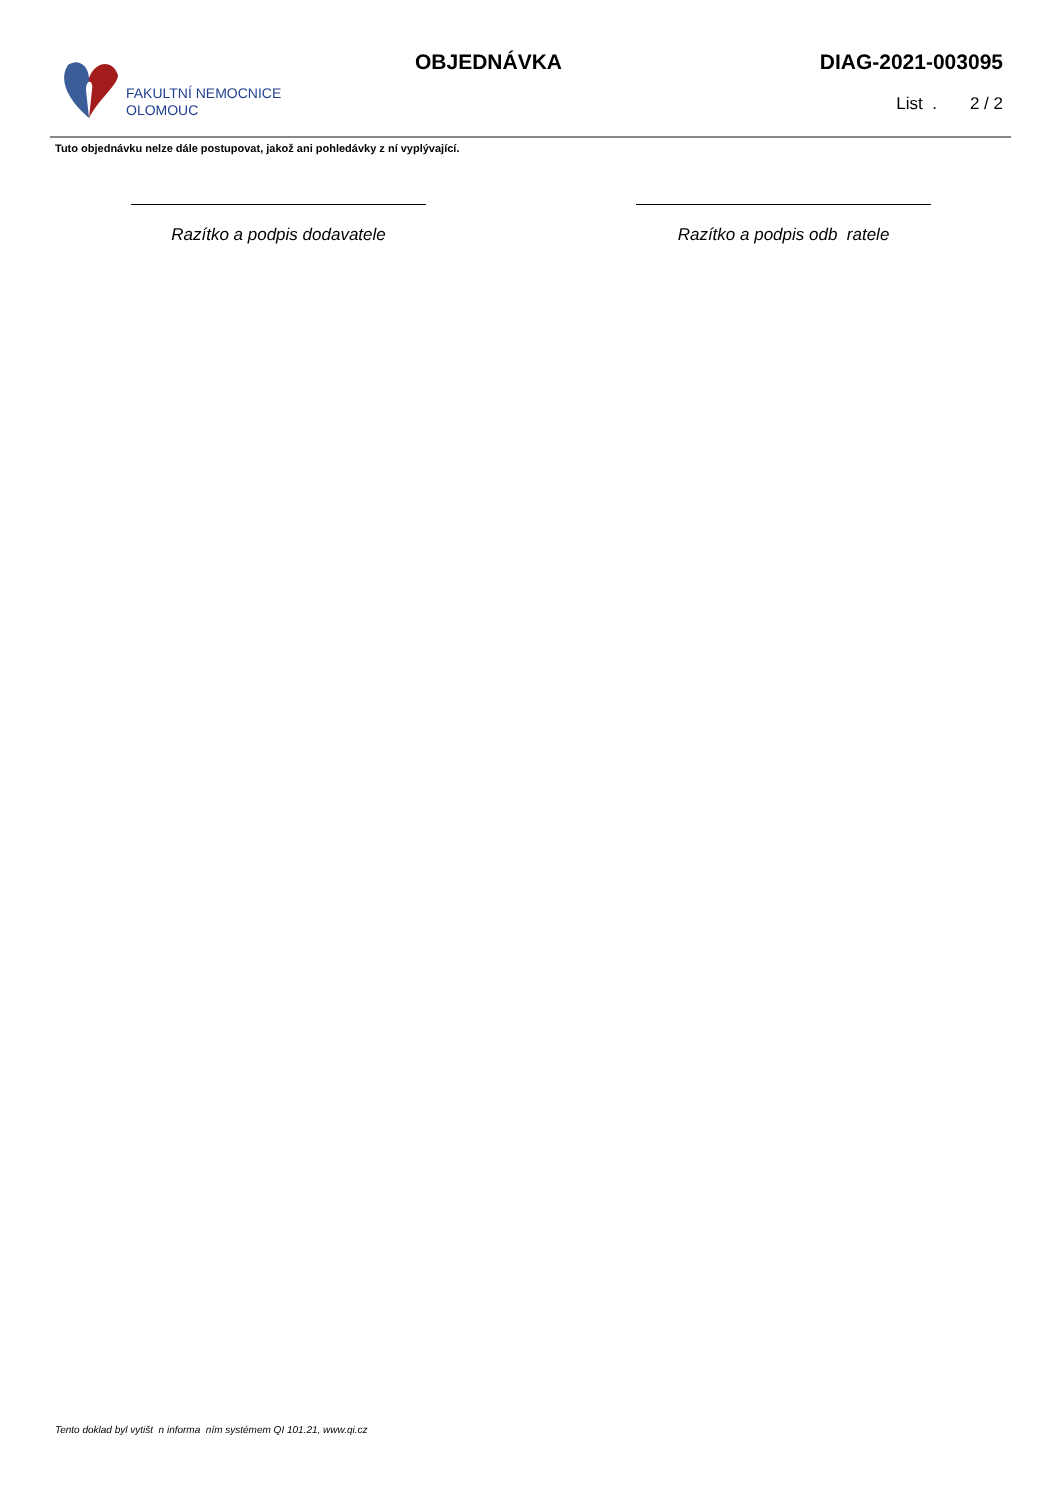FAKULTNÍ NEMOCNICE
OLOMOUC
OBJEDNÁVKA DIAG-2021-003095
List . 2 / 2
Tuto objednávku nelze dále postupovat, jakož ani pohledávky z ní vyplývající.
Razítko a podpis dodavatele Razítko a podpis odb ratele
Tento doklad byl vytišt n informa ním systémem QI 101.21, www.qi.cz